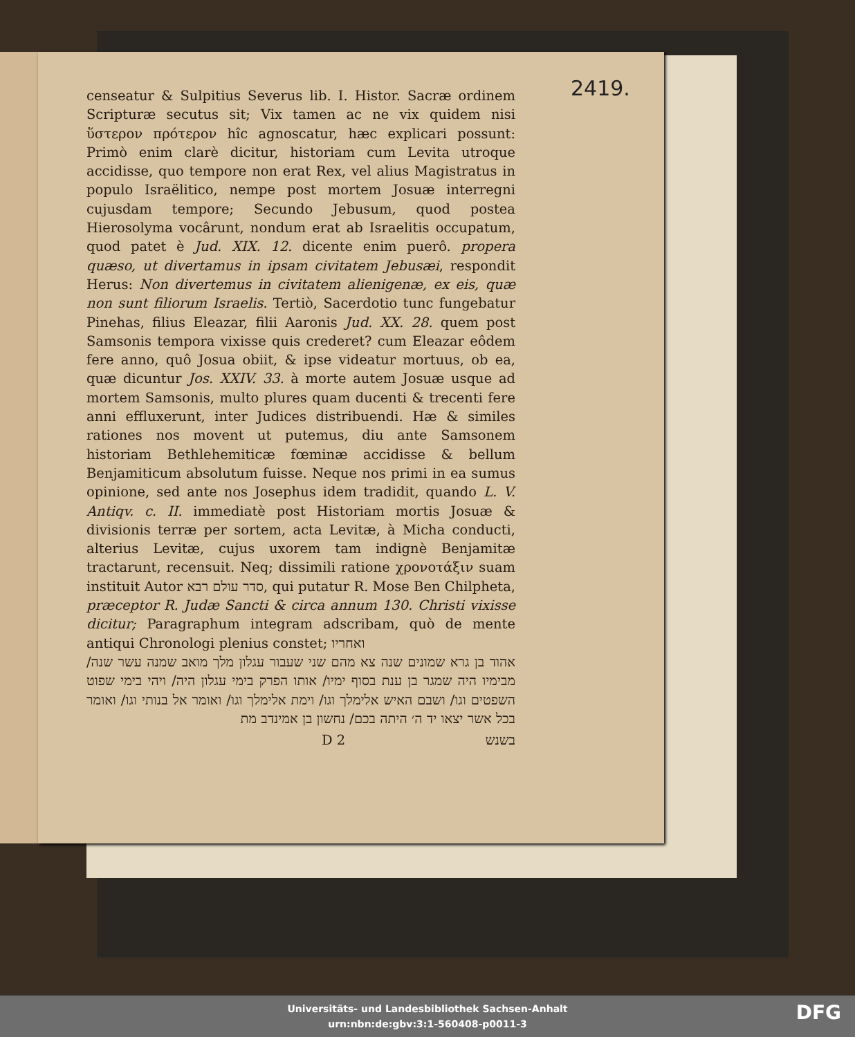2419.
censeatur & Sulpitius Severus lib. I. Histor. Sacræ ordinem Scripturæ secutus sit; Vix tamen ac ne vix quidem nisi ὕστερον πρότερον hîc agnoscatur, hæc explicari possunt: Primò enim clarè dicitur, historiam cum Levita utroque accidisse, quo tempore non erat Rex, vel alius Magistratus in populo Israëlitico, nempe post mortem Josuæ interregni cujusdam tempore; Secundo Jebusum, quod postea Hierosolyma vocârunt, nondum erat ab Israelitis occupatum, quod patet è Jud. XIX. 12. dicente enim puerô. propera quæso, ut divertamus in ipsam civitatem Jebusæi, respondit Herus: Non divertemus in civitatem alienigenæ, ex eis, quæ non sunt filiorum Israelis. Tertiò, Sacerdotio tunc fungebatur Pinehas, filius Eleazar, filii Aaronis Jud. XX. 28. quem post Samsonis tempora vixisse quis crederet? cum Eleazar eôdem fere anno, quô Josua obiit, & ipse videatur mortuus, ob ea, quæ dicuntur Jos. XXIV. 33. à morte autem Josuæ usque ad mortem Samsonis, multo plures quam ducenti & trecenti fere anni effluxerunt, inter Judices distribuendi. Hæ & similes rationes nos movent ut putemus, diu ante Samsonem historiam Bethlehemiticæ fœminæ accidisse & bellum Benjamiticum absolutum fuisse. Neque nos primi in ea sumus opinione, sed ante nos Josephus idem tradidit, quando L. V. Antiqv. c. II. immediatè post Historiam mortis Josuæ & divisionis terræ per sortem, acta Levitæ, à Micha conducti, alterius Levitæ, cujus uxorem tam indignè Benjamitæ tractarunt, recensuit. Neq; dissimili ratione χρονοτάξιν suam instituit Autor סדר עולם רבא, qui putatur R. Mose Ben Chilpheta, præceptor R. Judæ Sancti & circa annum 130. Christi vixisse dicitur; Paragraphum integram adscribam, quò de mente antiqui Chronologi plenius constet; ואחריו
אהוד בן גרא שמונים שנה צא מהם שני שעבור עגלון מלך מואב שמנה עשר שנה/ מבימיו היה שמגר בן ענת בסוף ימיו/ אותו הפרק בימי עגלון היה/ ויהי בימי שפוט השפטים וגו/ ושבם האיש אלימלך וגו/ וימת אלימלך וגו/ ואומר אל בנותי וגו/ ואומר בכל אשר יצאו יד ה׳ היתה בכם/ נחשון בן אמינדב מת
D 2 בשנש
Universitäts- und Landesbibliothek Sachsen-Anhalt
urn:nbn:de:gbv:3:1-560408-p0011-3
DFG